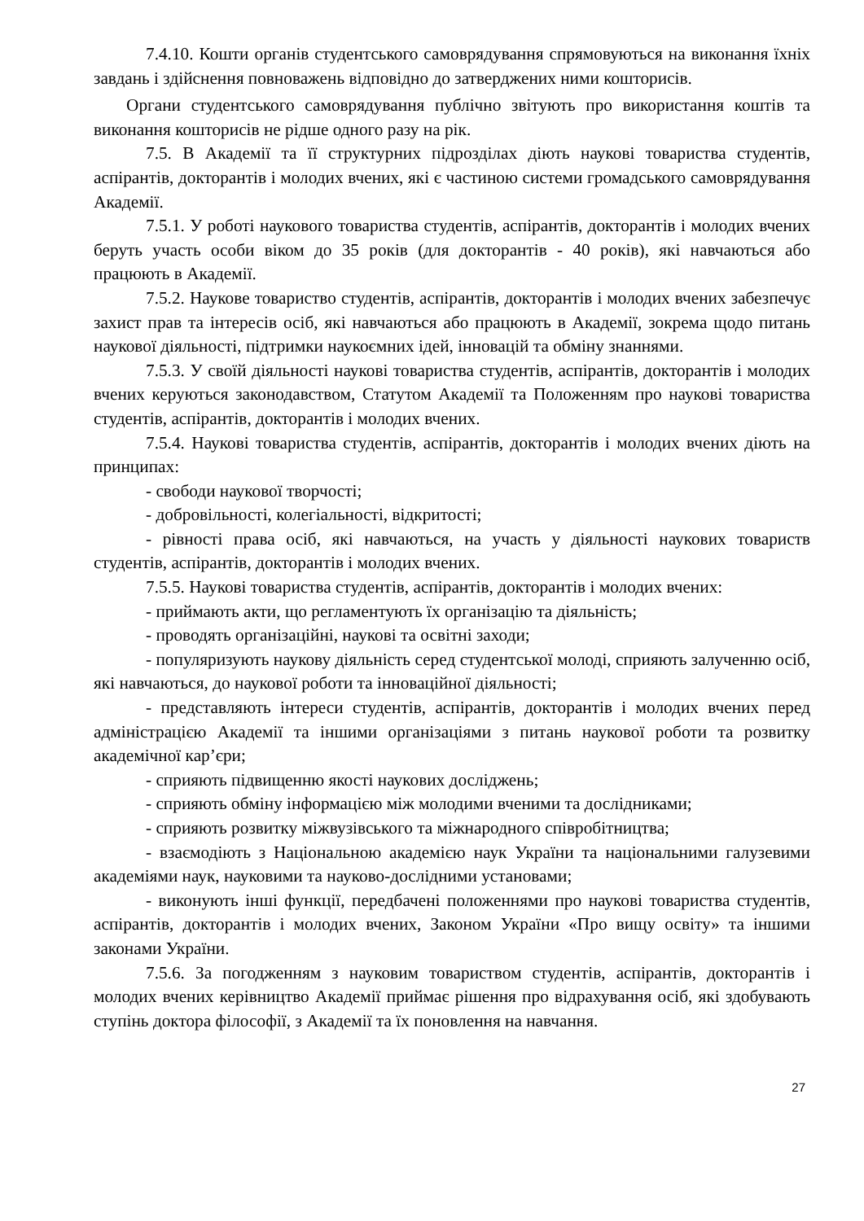7.4.10. Кошти органів студентського самоврядування спрямовуються на виконання їхніх завдань і здійснення повноважень відповідно до затверджених ними кошторисів.
Органи студентського самоврядування публічно звітують про використання коштів та виконання кошторисів не рідше одного разу на рік.
7.5. В Академії та її структурних підрозділах діють наукові товариства студентів, аспірантів, докторантів і молодих вчених, які є частиною системи громадського самоврядування Академії.
7.5.1. У роботі наукового товариства студентів, аспірантів, докторантів і молодих вчених беруть участь особи віком до 35 років (для докторантів - 40 років), які навчаються або працюють в Академії.
7.5.2. Наукове товариство студентів, аспірантів, докторантів і молодих вчених забезпечує захист прав та інтересів осіб, які навчаються або працюють в Академії, зокрема щодо питань наукової діяльності, підтримки наукоємних ідей, інновацій та обміну знаннями.
7.5.3. У своїй діяльності наукові товариства студентів, аспірантів, докторантів і молодих вчених керуються законодавством, Статутом Академії та Положенням про наукові товариства студентів, аспірантів, докторантів і молодих вчених.
7.5.4. Наукові товариства студентів, аспірантів, докторантів і молодих вчених діють на принципах:
- свободи наукової творчості;
- добровільності, колегіальності, відкритості;
- рівності права осіб, які навчаються, на участь у діяльності наукових товариств студентів, аспірантів, докторантів і молодих вчених.
7.5.5. Наукові товариства студентів, аспірантів, докторантів і молодих вчених:
- приймають акти, що регламентують їх організацію та діяльність;
- проводять організаційні, наукові та освітні заходи;
- популяризують наукову діяльність серед студентської молоді, сприяють залученню осіб, які навчаються, до наукової роботи та інноваційної діяльності;
- представляють інтереси студентів, аспірантів, докторантів і молодих вчених перед адміністрацією Академії та іншими організаціями з питань наукової роботи та розвитку академічної кар’єри;
- сприяють підвищенню якості наукових досліджень;
- сприяють обміну інформацією між молодими вченими та дослідниками;
- сприяють розвитку міжвузівського та міжнародного співробітництва;
- взаємодіють з Національною академією наук України та національними галузевими академіями наук, науковими та науково-дослідними установами;
- виконують інші функції, передбачені положеннями про наукові товариства студентів, аспірантів, докторантів і молодих вчених, Законом України «Про вищу освіту» та іншими законами України.
7.5.6. За погодженням з науковим товариством студентів, аспірантів, докторантів і молодих вчених керівництво Академії приймає рішення про відрахування осіб, які здобувають ступінь доктора філософії, з Академії та їх поновлення на навчання.
27